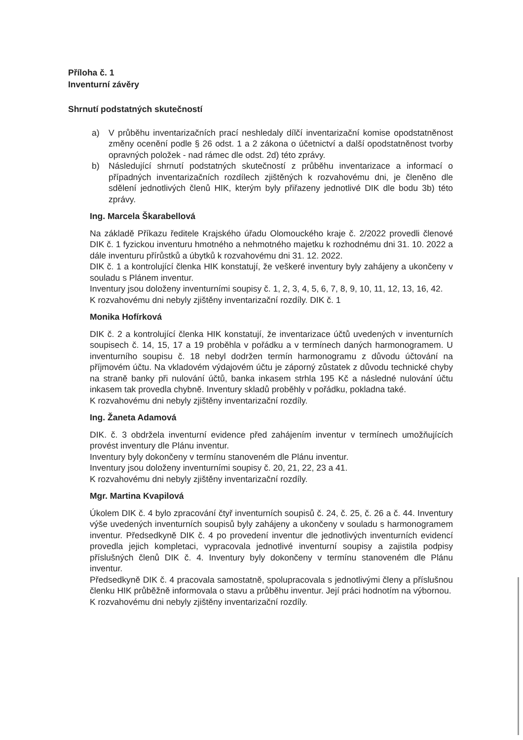Příloha č. 1
Inventurní závěry
Shrnutí podstatných skutečností
a) V průběhu inventarizačních prací neshledaly dílčí inventarizační komise opodstatněnost změny ocenění podle § 26 odst. 1 a 2 zákona o účetnictví a další opodstatněnost tvorby opravných položek - nad rámec dle odst. 2d) této zprávy.
b) Následující shrnutí podstatných skutečností z průběhu inventarizace a informací o případných inventarizačních rozdílech zjištěných k rozvahovému dni, je členěno dle sdělení jednotlivých členů HIK, kterým byly přiřazeny jednotlivé DIK dle bodu 3b) této zprávy.
Ing. Marcela Škarabellová
Na základě Příkazu ředitele Krajského úřadu Olomouckého kraje č. 2/2022 provedli členové DIK č. 1 fyzickou inventuru hmotného a nehmotného majetku k rozhodnému dni 31. 10. 2022 a dále inventuru přírůstků a úbytků k rozvahovému dni 31. 12. 2022.
DIK č. 1 a kontrolující členka HIK konstatují, že veškeré inventury byly zahájeny a ukončeny v souladu s Plánem inventur.
Inventury jsou doloženy inventurními soupisy č. 1, 2, 3, 4, 5, 6, 7, 8, 9, 10, 11, 12, 13, 16, 42.
K rozvahovému dni nebyly zjištěny inventarizační rozdíly. DIK č. 1
Monika Hofírková
DIK č. 2 a kontrolující členka HIK konstatují, že inventarizace účtů uvedených v inventurních soupisech č. 14, 15, 17 a 19 proběhla v pořádku a v termínech daných harmonogramem. U inventurního soupisu č. 18 nebyl dodržen termín harmonogramu z důvodu účtování na příjmovém účtu. Na vkladovém výdajovém účtu je záporný zůstatek z důvodu technické chyby na straně banky při nulování účtů, banka inkasem strhla 195 Kč a následné nulování účtu inkasem tak provedla chybně. Inventury skladů proběhly v pořádku, pokladna také.
K rozvahovému dni nebyly zjištěny inventarizační rozdíly.
Ing. Žaneta Adamová
DIK. č. 3 obdržela inventurní evidence před zahájením inventur v termínech umožňujících provést inventury dle Plánu inventur.
Inventury byly dokončeny v termínu stanoveném dle Plánu inventur.
Inventury jsou doloženy inventurními soupisy č. 20, 21, 22, 23 a 41.
K rozvahovému dni nebyly zjištěny inventarizační rozdíly.
Mgr. Martina Kvapilová
Úkolem DIK č. 4 bylo zpracování čtyř inventurních soupisů č. 24, č. 25, č. 26 a č. 44. Inventury výše uvedených inventurních soupisů byly zahájeny a ukončeny v souladu s harmonogramem inventur. Předsedkyně DIK č. 4 po provedení inventur dle jednotlivých inventurních evidencí provedla jejich kompletaci, vypracovala jednotlivé inventurní soupisy a zajistila podpisy příslušných členů DIK č. 4. Inventury byly dokončeny v termínu stanoveném dle Plánu inventur.
Předsedkyně DIK č. 4 pracovala samostatně, spolupracovala s jednotlivými členy a příslušnou členku HIK průběžně informovala o stavu a průběhu inventur. Její práci hodnotím na výbornou.
K rozvahovému dni nebyly zjištěny inventarizační rozdíly.